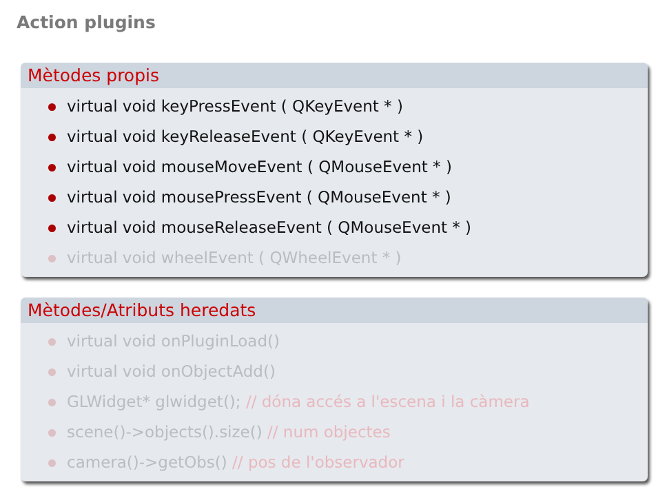Action plugins
Mètodes propis
virtual void keyPressEvent ( QKeyEvent * )
virtual void keyReleaseEvent ( QKeyEvent * )
virtual void mouseMoveEvent ( QMouseEvent * )
virtual void mousePressEvent ( QMouseEvent * )
virtual void mouseReleaseEvent ( QMouseEvent * )
virtual void wheelEvent ( QWheelEvent * )
Mètodes/Atributs heredats
virtual void onPluginLoad()
virtual void onObjectAdd()
GLWidget* glwidget(); // dóna accés a l'escena i la càmera
scene()->objects().size() // num objectes
camera()->getObs() // pos de l'observador